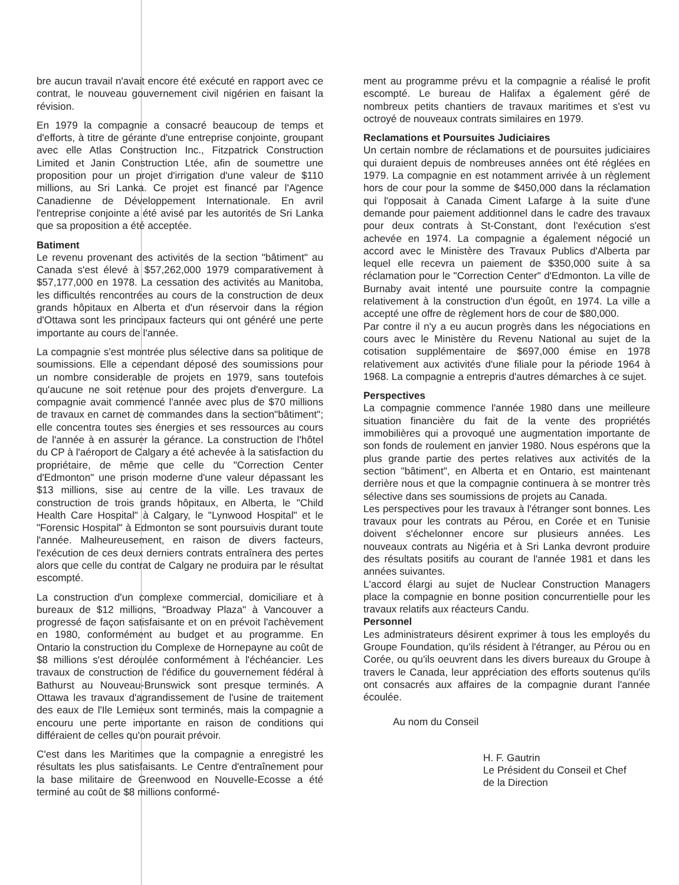bre aucun travail n'avait encore été exécuté en rapport avec ce contrat, le nouveau gouvernement civil nigérien en faisant la révision.
En 1979 la compagnie a consacré beaucoup de temps et d'efforts, à titre de gérante d'une entreprise conjointe, groupant avec elle Atlas Construction Inc., Fitzpatrick Construction Limited et Janin Construction Ltée, afin de soumettre une proposition pour un projet d'irrigation d'une valeur de $110 millions, au Sri Lanka. Ce projet est financé par l'Agence Canadienne de Développement Internationale. En avril l'entreprise conjointe a été avisé par les autorités de Sri Lanka que sa proposition a été acceptée.
Batiment
Le revenu provenant des activités de la section "bâtiment" au Canada s'est élevé à $57,262,000 1979 comparativement à $57,177,000 en 1978. La cessation des activités au Manitoba, les difficultés rencontrées au cours de la construction de deux grands hôpitaux en Alberta et d'un réservoir dans la région d'Ottawa sont les principaux facteurs qui ont généré une perte importante au cours de l'année.
La compagnie s'est montrée plus sélective dans sa politique de soumissions. Elle a cependant déposé des soumissions pour un nombre considerable de projets en 1979, sans toutefois qu'aucune ne soit retenue pour des projets d'envergure. La compagnie avait commencé l'année avec plus de $70 millions de travaux en carnet de commandes dans la section"bâtiment"; elle concentra toutes ses énergies et ses ressources au cours de l'année à en assurer la gérance. La construction de l'hôtel du CP à l'aéroport de Calgary a été achevée à la satisfaction du propriétaire, de même que celle du "Correction Center d'Edmonton" une prison moderne d'une valeur dépassant les $13 millions, sise au centre de la ville. Les travaux de construction de trois grands hôpitaux, en Alberta, le "Child Health Care Hospital" à Calgary, le "Lynwood Hospital" et le "Forensic Hospital" à Edmonton se sont poursuivis durant toute l'année. Malheureusement, en raison de divers facteurs, l'exécution de ces deux derniers contrats entraînera des pertes alors que celle du contrat de Calgary ne produira par le résultat escompté.
La construction d'un complexe commercial, domiciliare et à bureaux de $12 millions, "Broadway Plaza" à Vancouver a progressé de façon satisfaisante et on en prévoit l'achèvement en 1980, conformément au budget et au programme. En Ontario la construction du Complexe de Hornepayne au coût de $8 millions s'est déroulée conformément à l'échéancier. Les travaux de construction de l'édifice du gouvernement fédéral à Bathurst au Nouveau-Brunswick sont presque terminés. A Ottawa les travaux d'agrandissement de l'usine de traitement des eaux de l'Ile Lemieux sont terminés, mais la compagnie a encouru une perte importante en raison de conditions qui différaient de celles qu'on pourait prévoir.
C'est dans les Maritimes que la compagnie a enregistré les résultats les plus satisfaisants. Le Centre d'entraînement pour la base militaire de Greenwood en Nouvelle-Ecosse a été terminé au coût de $8 millions conformé-
ment au programme prévu et la compagnie a réalisé le profit escompté. Le bureau de Halifax a également géré de nombreux petits chantiers de travaux maritimes et s'est vu octroyé de nouveaux contrats similaires en 1979.
Reclamations et Poursuites Judiciaires
Un certain nombre de réclamations et de poursuites judiciaires qui duraient depuis de nombreuses années ont été réglées en 1979. La compagnie en est notamment arrivée à un règlement hors de cour pour la somme de $450,000 dans la réclamation qui l'opposait à Canada Ciment Lafarge à la suite d'une demande pour paiement additionnel dans le cadre des travaux pour deux contrats à St-Constant, dont l'exécution s'est achevée en 1974. La compagnie a également négocié un accord avec le Ministère des Travaux Publics d'Alberta par lequel elle recevra un paiement de $350,000 suite à sa réclamation pour le "Correction Center" d'Edmonton. La ville de Burnaby avait intenté une poursuite contre la compagnie relativement à la construction d'un égoût, en 1974. La ville a accepté une offre de règlement hors de cour de $80,000.
Par contre il n'y a eu aucun progrès dans les négociations en cours avec le Ministère du Revenu National au sujet de la cotisation supplémentaire de $697,000 émise en 1978 relativement aux activités d'une filiale pour la période 1964 à 1968. La compagnie a entrepris d'autres démarches à ce sujet.
Perspectives
La compagnie commence l'année 1980 dans une meilleure situation financière du fait de la vente des propriétés immobilières qui a provoqué une augmentation importante de son fonds de roulement en janvier 1980. Nous espérons que la plus grande partie des pertes relatives aux activités de la section "bâtiment", en Alberta et en Ontario, est maintenant derrière nous et que la compagnie continuera à se montrer très sélective dans ses soumissions de projets au Canada.
Les perspectives pour les travaux à l'étranger sont bonnes. Les travaux pour les contrats au Pérou, en Corée et en Tunisie doivent s'échelonner encore sur plusieurs années. Les nouveaux contrats au Nigéria et à Sri Lanka devront produire des résultats positifs au courant de l'année 1981 et dans les années suivantes.
L'accord élargi au sujet de Nuclear Construction Managers place la compagnie en bonne position concurrentielle pour les travaux relatifs aux réacteurs Candu.
Personnel
Les administrateurs désirent exprimer à tous les employés du Groupe Foundation, qu'ils résident à l'étranger, au Pérou ou en Corée, ou qu'ils oeuvrent dans les divers bureaux du Groupe à travers le Canada, leur appréciation des efforts soutenus qu'ils ont consacrés aux affaires de la compagnie durant l'année écoulée.
Au nom du Conseil
H. F. Gautrin
Le Président du Conseil et Chef
de la Direction